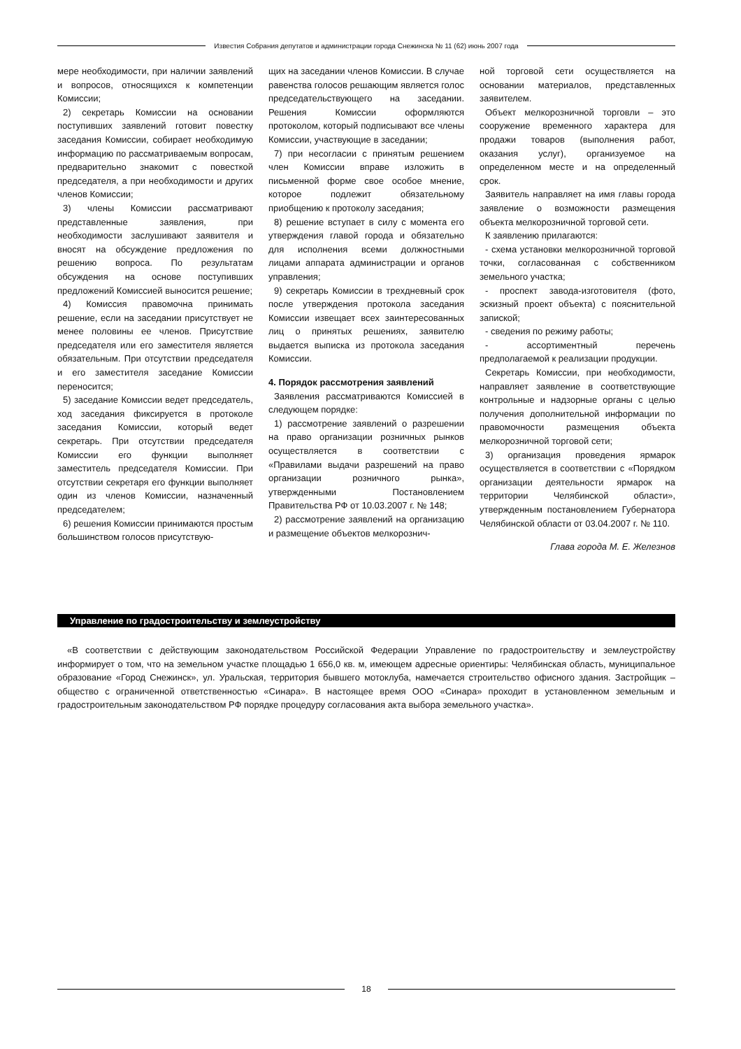Известия Собрания депутатов и администрации города Снежинска № 11 (62) июнь 2007 года
мере необходимости, при наличии заявлений и вопросов, относящихся к компетенции Комиссии;
2) секретарь Комиссии на основании поступивших заявлений готовит повестку заседания Комиссии, собирает необходимую информацию по рассматриваемым вопросам, предварительно знакомит с повесткой председателя, а при необходимости и других членов Комиссии;
3) члены Комиссии рассматривают представленные заявления, при необходимости заслушивают заявителя и вносят на обсуждение предложения по решению вопроса. По результатам обсуждения на основе поступивших предложений Комиссией выносится решение;
4) Комиссия правомочна принимать решение, если на заседании присутствует не менее половины ее членов. Присутствие председателя или его заместителя является обязательным. При отсутствии председателя и его заместителя заседание Комиссии переносится;
5) заседание Комиссии ведет председатель, ход заседания фиксируется в протоколе заседания Комиссии, который ведет секретарь. При отсутствии председателя Комиссии его функции выполняет заместитель председателя Комиссии. При отсутствии секретаря его функции выполняет один из членов Комиссии, назначенный председателем;
6) решения Комиссии принимаются простым большинством голосов присутствую-
щих на заседании членов Комиссии. В случае равенства голосов решающим является голос председательствующего на заседании. Решения Комиссии оформляются протоколом, который подписывают все члены Комиссии, участвующие в заседании;
7) при несогласии с принятым решением член Комиссии вправе изложить в письменной форме свое особое мнение, которое подлежит обязательному приобщению к протоколу заседания;
8) решение вступает в силу с момента его утверждения главой города и обязательно для исполнения всеми должностными лицами аппарата администрации и органов управления;
9) секретарь Комиссии в трехдневный срок после утверждения протокола заседания Комиссии извещает всех заинтересованных лиц о принятых решениях, заявителю выдается выписка из протокола заседания Комиссии.
4. Порядок рассмотрения заявлений
Заявления рассматриваются Комиссией в следующем порядке:
1) рассмотрение заявлений о разрешении на право организации розничных рынков осуществляется в соответствии с «Правилами выдачи разрешений на право организации розничного рынка», утвержденными Постановлением Правительства РФ от 10.03.2007 г. № 148;
2) рассмотрение заявлений на организацию и размещение объектов мелкорознич-
ной торговой сети осуществляется на основании материалов, представленных заявителем.
Объект мелкорозничной торговли – это сооружение временного характера для продажи товаров (выполнения работ, оказания услуг), организуемое на определенном месте и на определенный срок.
Заявитель направляет на имя главы города заявление о возможности размещения объекта мелкорозничной торговой сети.
К заявлению прилагаются:
- схема установки мелкорозничной торговой точки, согласованная с собственником земельного участка;
- проспект завода-изготовителя (фото, эскизный проект объекта) с пояснительной запиской;
- сведения по режиму работы;
- ассортиментный перечень предполагаемой к реализации продукции.
Секретарь Комиссии, при необходимости, направляет заявление в соответствующие контрольные и надзорные органы с целью получения дополнительной информации по правомочности размещения объекта мелкорозничной торговой сети;
3) организация проведения ярмарок осуществляется в соответствии с «Порядком организации деятельности ярмарок на территории Челябинской области», утвержденным постановлением Губернатора Челябинской области от 03.04.2007 г. № 110.
Глава города М. Е. Железнов
Управление по градостроительству и землеустройству
«В соответствии с действующим законодательством Российской Федерации Управление по градостроительству и землеустройству информирует о том, что на земельном участке площадью 1 656,0 кв. м, имеющем адресные ориентиры: Челябинская область, муниципальное образование «Город Снежинск», ул. Уральская, территория бывшего мотоклуба, намечается строительство офисного здания. Застройщик – общество с ограниченной ответственностью «Синара». В настоящее время ООО «Синара» проходит в установленном земельным и градостроительным законодательством РФ порядке процедуру согласования акта выбора земельного участка».
18